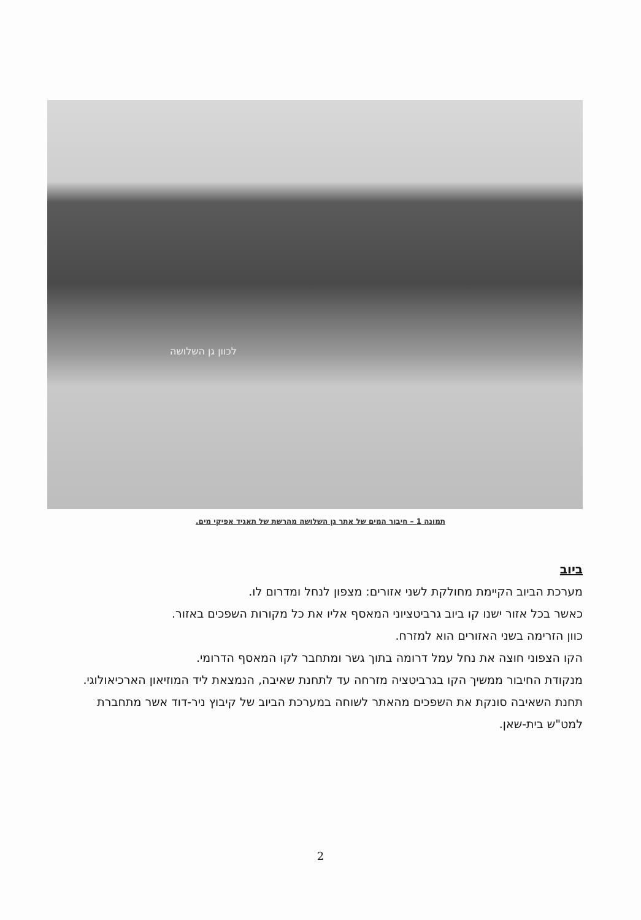לכוון גן השלושה
תמונה 1 – חיבור המים של אתר גן השלושה מהרשת של תאגיד אפיקי מים.
ביוב
מערכת הביוב הקיימת מחולקת לשני אזורים: מצפון לנחל ומדרום לו.
כאשר בכל אזור ישנו קו ביוב גרביטציוני המאסף אליו את כל מקורות השפכים באזור.
כוון הזרימה בשני האזורים הוא למזרח.
הקו הצפוני חוצה את נחל עמל דרומה בתוך גשר ומתחבר לקו המאסף הדרומי.
מנקודת החיבור ממשיך הקו בגרביטציה מזרחה עד לתחנת שאיבה, הנמצאת ליד המוזיאון הארכיאולוגי.
תחנת השאיבה סונקת את השפכים מהאתר לשוחה במערכת הביוב של קיבוץ ניר-דוד אשר מתחברת למט"ש בית-שאן.
2